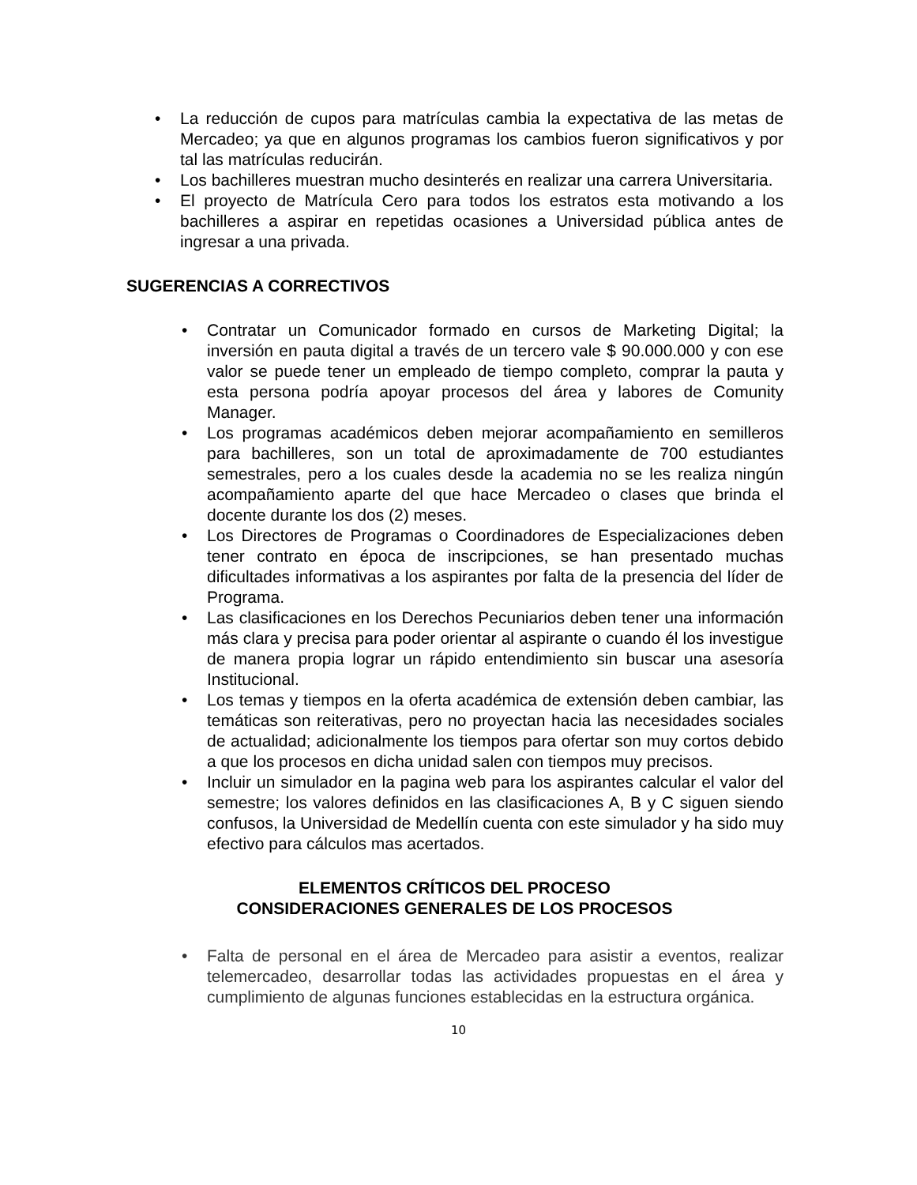• La reducción de cupos para matrículas cambia la expectativa de las metas de Mercadeo; ya que en algunos programas los cambios fueron significativos y por tal las matrículas reducirán.
• Los bachilleres muestran mucho desinterés en realizar una carrera Universitaria.
• El proyecto de Matrícula Cero para todos los estratos esta motivando a los bachilleres a aspirar en repetidas ocasiones a Universidad pública antes de ingresar a una privada.
SUGERENCIAS A CORRECTIVOS
• Contratar un Comunicador formado en cursos de Marketing Digital; la inversión en pauta digital a través de un tercero vale $ 90.000.000 y con ese valor se puede tener un empleado de tiempo completo, comprar la pauta y esta persona podría apoyar procesos del área y labores de Comunity Manager.
• Los programas académicos deben mejorar acompañamiento en semilleros para bachilleres, son un total de aproximadamente de 700 estudiantes semestrales, pero a los cuales desde la academia no se les realiza ningún acompañamiento aparte del que hace Mercadeo o clases que brinda el docente durante los dos (2) meses.
• Los Directores de Programas o Coordinadores de Especializaciones deben tener contrato en época de inscripciones, se han presentado muchas dificultades informativas a los aspirantes por falta de la presencia del líder de Programa.
• Las clasificaciones en los Derechos Pecuniarios deben tener una información más clara y precisa para poder orientar al aspirante o cuando él los investigue de manera propia lograr un rápido entendimiento sin buscar una asesoría Institucional.
• Los temas y tiempos en la oferta académica de extensión deben cambiar, las temáticas son reiterativas, pero no proyectan hacia las necesidades sociales de actualidad; adicionalmente los tiempos para ofertar son muy cortos debido a que los procesos en dicha unidad salen con tiempos muy precisos.
• Incluir un simulador en la pagina web para los aspirantes calcular el valor del semestre; los valores definidos en las clasificaciones A, B y C siguen siendo confusos, la Universidad de Medellín cuenta con este simulador y ha sido muy efectivo para cálculos mas acertados.
ELEMENTOS CRÍTICOS DEL PROCESO
CONSIDERACIONES GENERALES DE LOS PROCESOS
• Falta de personal en el área de Mercadeo para asistir a eventos, realizar telemercadeo, desarrollar todas las actividades propuestas en el área y cumplimiento de algunas funciones establecidas en la estructura orgánica.
10